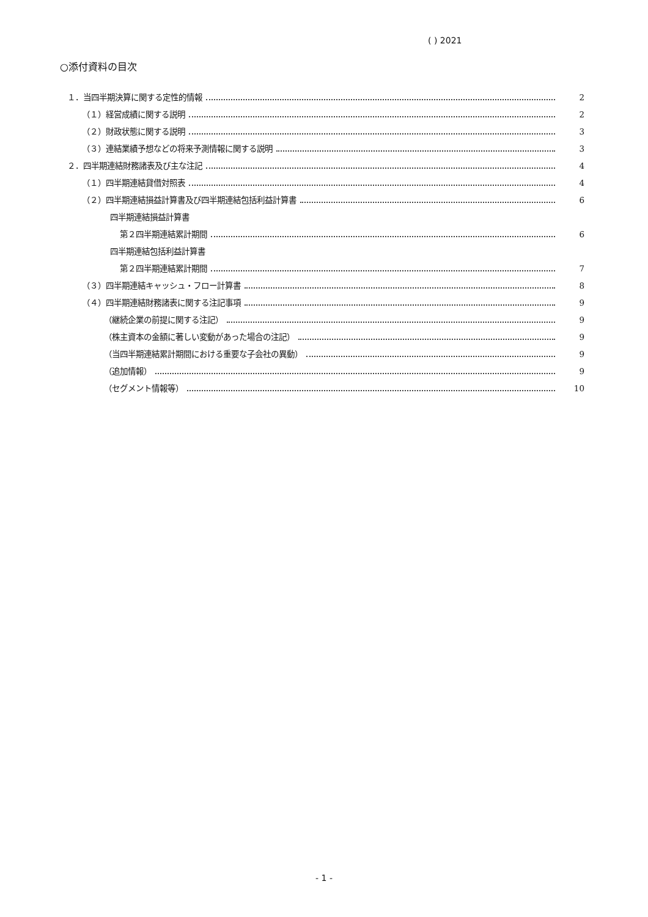( ) 2021
○添付資料の目次
１．当四半期決算に関する定性的情報 2
（１）経営成績に関する説明 2
（２）財政状態に関する説明 3
（３）連結業績予想などの将来予測情報に関する説明 3
２．四半期連結財務諸表及び主な注記 4
（１）四半期連結貸借対照表 4
（２）四半期連結損益計算書及び四半期連結包括利益計算書 6
四半期連結損益計算書
第２四半期連結累計期間 6
四半期連結包括利益計算書
第２四半期連結累計期間 7
（３）四半期連結キャッシュ・フロー計算書 8
（４）四半期連結財務諸表に関する注記事項 9
（継続企業の前提に関する注記） 9
（株主資本の金額に著しい変動があった場合の注記） 9
（当四半期連結累計期間における重要な子会社の異動） 9
（追加情報） 9
（セグメント情報等） 10
- 1 -